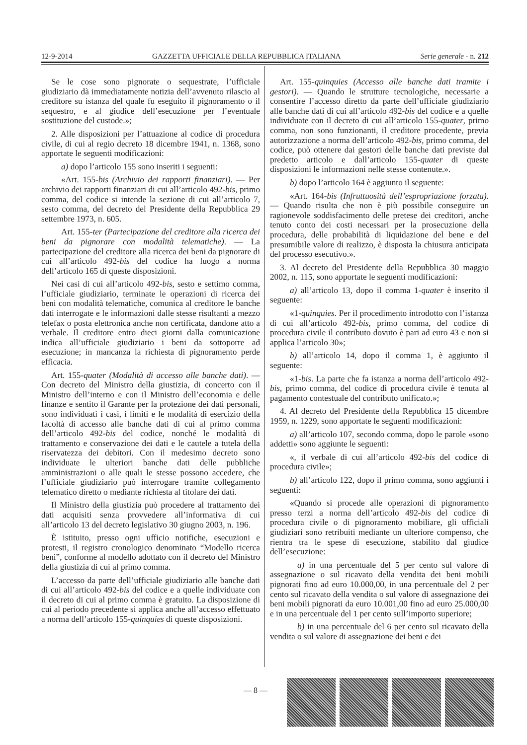12-9-2014 GAZZETTA UFFICIALE DELLA REPUBBLICA ITALIANA Serie generale - n. 212
Se le cose sono pignorate o sequestrate, l’ufficiale giudiziario dà immediatamente notizia dell’avvenuto rilascio al creditore su istanza del quale fu eseguito il pignoramento o il sequestro, e al giudice dell’esecuzione per l’eventuale sostituzione del custode.»;
2. Alle disposizioni per l’attuazione al codice di procedura civile, di cui al regio decreto 18 dicembre 1941, n. 1368, sono apportate le seguenti modificazioni:
a) dopo l’articolo 155 sono inseriti i seguenti:
«Art. 155-bis (Archivio dei rapporti finanziari). — Per archivio dei rapporti finanziari di cui all’articolo 492-bis, primo comma, del codice si intende la sezione di cui all’articolo 7, sesto comma, del decreto del Presidente della Repubblica 29 settembre 1973, n. 605.
Art. 155-ter (Partecipazione del creditore alla ricerca dei beni da pignorare con modalità telematiche). — La partecipazione del creditore alla ricerca dei beni da pignorare di cui all’articolo 492-bis del codice ha luogo a norma dell’articolo 165 di queste disposizioni.
Nei casi di cui all’articolo 492-bis, sesto e settimo comma, l’ufficiale giudiziario, terminate le operazioni di ricerca dei beni con modalità telematiche, comunica al creditore le banche dati interrogate e le informazioni dalle stesse risultanti a mezzo telefax o posta elettronica anche non certificata, dandone atto a verbale. Il creditore entro dieci giorni dalla comunicazione indica all’ufficiale giudiziario i beni da sottoporre ad esecuzione; in mancanza la richiesta di pignoramento perde efficacia.
Art. 155-quater (Modalità di accesso alle banche dati). — Con decreto del Ministro della giustizia, di concerto con il Ministro dell’interno e con il Ministro dell’economia e delle finanze e sentito il Garante per la protezione dei dati personali, sono individuati i casi, i limiti e le modalità di esercizio della facoltà di accesso alle banche dati di cui al primo comma dell’articolo 492-bis del codice, nonché le modalità di trattamento e conservazione dei dati e le cautele a tutela della riservatezza dei debitori. Con il medesimo decreto sono individuate le ulteriori banche dati delle pubbliche amministrazioni o alle quali le stesse possono accedere, che l’ufficiale giudiziario può interrogare tramite collegamento telematico diretto o mediante richiesta al titolare dei dati.
Il Ministro della giustizia può procedere al trattamento dei dati acquisiti senza provvedere all’informativa di cui all’articolo 13 del decreto legislativo 30 giugno 2003, n. 196.
È istituito, presso ogni ufficio notifiche, esecuzioni e protesti, il registro cronologico denominato “Modello ricerca beni”, conforme al modello adottato con il decreto del Ministro della giustizia di cui al primo comma.
L’accesso da parte dell’ufficiale giudiziario alle banche dati di cui all’articolo 492-bis del codice e a quelle individuate con il decreto di cui al primo comma è gratuito. La disposizione di cui al periodo precedente si applica anche all’accesso effettuato a norma dell’articolo 155-quinquies di queste disposizioni.
Art. 155-quinquies (Accesso alle banche dati tramite i gestori). — Quando le strutture tecnologiche, necessarie a consentire l’accesso diretto da parte dell’ufficiale giudiziario alle banche dati di cui all’articolo 492-bis del codice e a quelle individuate con il decreto di cui all’articolo 155-quater, primo comma, non sono funzionanti, il creditore procedente, previa autorizzazione a norma dell’articolo 492-bis, primo comma, del codice, può ottenere dai gestori delle banche dati previste dal predetto articolo e dall’articolo 155-quater di queste disposizioni le informazioni nelle stesse contenute.».
b) dopo l’articolo 164 è aggiunto il seguente:
«Art. 164-bis (Infruttuosità dell’espropriazione forzata). — Quando risulta che non è più possibile conseguire un ragionevole soddisfacimento delle pretese dei creditori, anche tenuto conto dei costi necessari per la prosecuzione della procedura, delle probabilità di liquidazione del bene e del presumibile valore di realizzo, è disposta la chiusura anticipata del processo esecutivo.».
3. Al decreto del Presidente della Repubblica 30 maggio 2002, n. 115, sono apportate le seguenti modificazioni:
a) all’articolo 13, dopo il comma 1-quater è inserito il seguente:
«1-quinquies. Per il procedimento introdotto con l’istanza di cui all’articolo 492-bis, primo comma, del codice di procedura civile il contributo dovuto è pari ad euro 43 e non si applica l’articolo 30»;
b) all’articolo 14, dopo il comma 1, è aggiunto il seguente:
«1-bis. La parte che fa istanza a norma dell’articolo 492-bis, primo comma, del codice di procedura civile è tenuta al pagamento contestuale del contributo unificato.»;
4. Al decreto del Presidente della Repubblica 15 dicembre 1959, n. 1229, sono apportate le seguenti modificazioni:
a) all’articolo 107, secondo comma, dopo le parole «sono addetti» sono aggiunte le seguenti:
«, il verbale di cui all’articolo 492-bis del codice di procedura civile»;
b) all’articolo 122, dopo il primo comma, sono aggiunti i seguenti:
«Quando si procede alle operazioni di pignoramento presso terzi a norma dell’articolo 492-bis del codice di procedura civile o di pignoramento mobiliare, gli ufficiali giudiziari sono retribuiti mediante un ulteriore compenso, che rientra tra le spese di esecuzione, stabilito dal giudice dell’esecuzione:
a) in una percentuale del 5 per cento sul valore di assegnazione o sul ricavato della vendita dei beni mobili pignorati fino ad euro 10.000,00, in una percentuale del 2 per cento sul ricavato della vendita o sul valore di assegnazione dei beni mobili pignorati da euro 10.001,00 fino ad euro 25.000,00 e in una percentuale del 1 per cento sull’importo superiore;
b) in una percentuale del 6 per cento sul ricavato della vendita o sul valore di assegnazione dei beni e dei
— 8 —